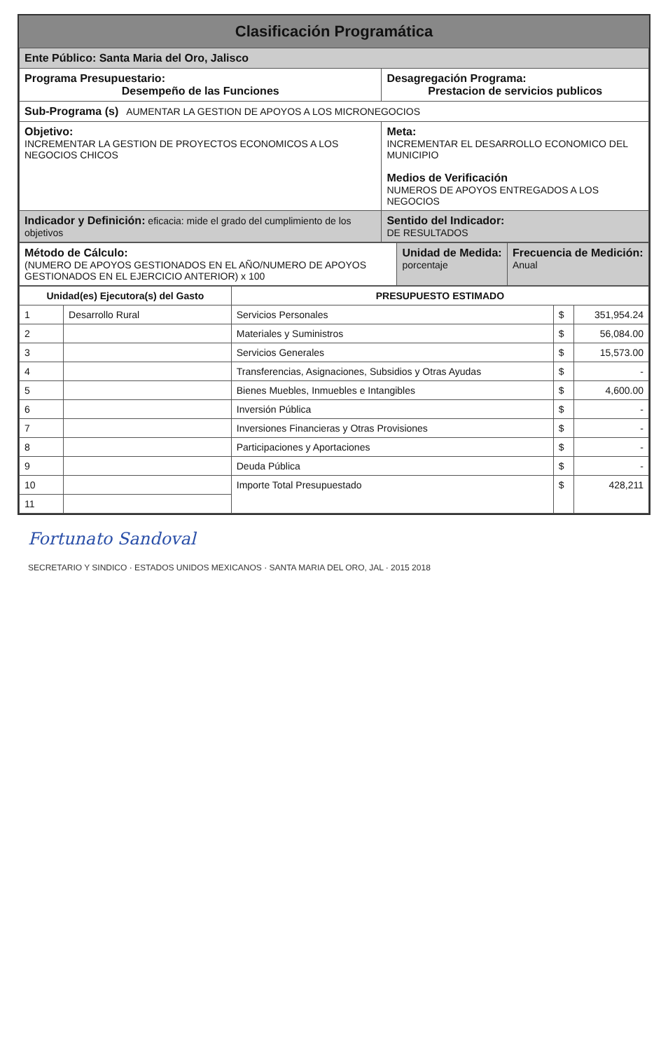Clasificación Programática
| Ente Público: Santa Maria del Oro, Jalisco | |
| Programa Presupuestario: Desempeño de las Funciones | Desagregación Programa: Prestacion de servicios publicos |
| Sub-Programa (s) AUMENTAR LA GESTION DE APOYOS A LOS MICRONEGOCIOS | |
| Objetivo: INCREMENTAR LA GESTION DE PROYECTOS ECONOMICOS A LOS NEGOCIOS CHICOS | Meta: INCREMENTAR EL DESARROLLO ECONOMICO DEL MUNICIPIO Medios de Verificación NUMEROS DE APOYOS ENTREGADOS A LOS NEGOCIOS |
| Indicador y Definición: eficacia: mide el grado del cumplimiento de los objetivos | Sentido del Indicador: DE RESULTADOS |
| Método de Cálculo: (NUMERO DE APOYOS GESTIONADOS EN EL AÑO/NUMERO DE APOYOS GESTIONADOS EN EL EJERCICIO ANTERIOR) x 100 | Unidad de Medida: porcentaje | Frecuencia de Medición: Anual |
| Unidad(es) Ejecutora(s) del Gasto | | PRESUPUESTO ESTIMADO | | |
| --- | --- | --- | --- | --- |
| 1 | Desarrollo Rural | Servicios Personales | $ | 351,954.24 |
| 2 | | Materiales y Suministros | $ | 56,084.00 |
| 3 | | Servicios Generales | $ | 15,573.00 |
| 4 | | Transferencias, Asignaciones, Subsidios y Otras Ayudas | $ | - |
| 5 | | Bienes Muebles, Inmuebles e Intangibles | $ | 4,600.00 |
| 6 | | Inversión Pública | $ | - |
| 7 | | Inversiones Financieras y Otras Provisiones | $ | - |
| 8 | | Participaciones y Aportaciones | $ | - |
| 9 | | Deuda Pública | $ | - |
| 10 | | Importe Total Presupuestado | $ | 428,211 |
| 11 | | | | |
Fortunato Sandoval
SECRETARIO Y SINDICO · ESTADOS UNIDOS MEXICANOS · SANTA MARIA DEL ORO, JAL · 2015 2018